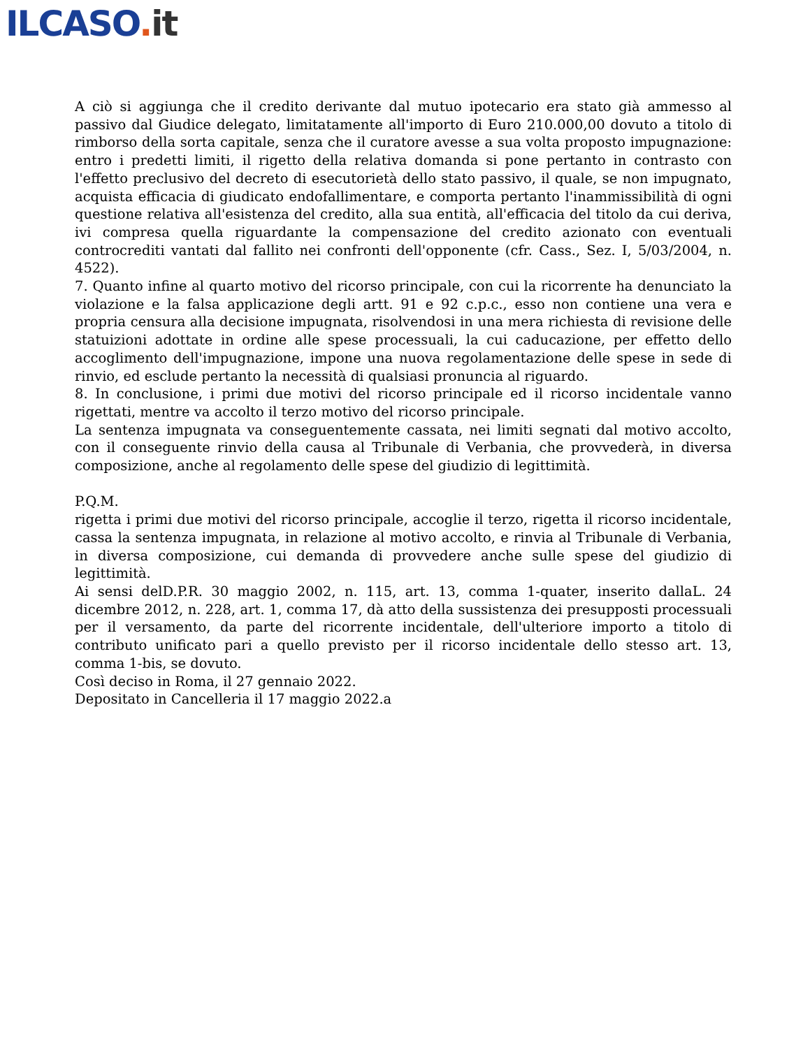ILCASO. it
A ciò si aggiunga che il credito derivante dal mutuo ipotecario era stato già ammesso al passivo dal Giudice delegato, limitatamente all'importo di Euro 210.000,00 dovuto a titolo di rimborso della sorta capitale, senza che il curatore avesse a sua volta proposto impugnazione: entro i predetti limiti, il rigetto della relativa domanda si pone pertanto in contrasto con l'effetto preclusivo del decreto di esecutorietà dello stato passivo, il quale, se non impugnato, acquista efficacia di giudicato endofallimentare, e comporta pertanto l'inammissibilità di ogni questione relativa all'esistenza del credito, alla sua entità, all'efficacia del titolo da cui deriva, ivi compresa quella riguardante la compensazione del credito azionato con eventuali controcrediti vantati dal fallito nei confronti dell'opponente (cfr. Cass., Sez. I, 5/03/2004, n. 4522).
7. Quanto infine al quarto motivo del ricorso principale, con cui la ricorrente ha denunciato la violazione e la falsa applicazione degli artt. 91 e 92 c.p.c., esso non contiene una vera e propria censura alla decisione impugnata, risolvendosi in una mera richiesta di revisione delle statuizioni adottate in ordine alle spese processuali, la cui caducazione, per effetto dello accoglimento dell'impugnazione, impone una nuova regolamentazione delle spese in sede di rinvio, ed esclude pertanto la necessità di qualsiasi pronuncia al riguardo.
8. In conclusione, i primi due motivi del ricorso principale ed il ricorso incidentale vanno rigettati, mentre va accolto il terzo motivo del ricorso principale.
La sentenza impugnata va conseguentemente cassata, nei limiti segnati dal motivo accolto, con il conseguente rinvio della causa al Tribunale di Verbania, che provvederà, in diversa composizione, anche al regolamento delle spese del giudizio di legittimità.
P.Q.M.
rigetta i primi due motivi del ricorso principale, accoglie il terzo, rigetta il ricorso incidentale, cassa la sentenza impugnata, in relazione al motivo accolto, e rinvia al Tribunale di Verbania, in diversa composizione, cui demanda di provvedere anche sulle spese del giudizio di legittimità.
Ai sensi delD.P.R. 30 maggio 2002, n. 115, art. 13, comma 1-quater, inserito dallaL. 24 dicembre 2012, n. 228, art. 1, comma 17, dà atto della sussistenza dei presupposti processuali per il versamento, da parte del ricorrente incidentale, dell'ulteriore importo a titolo di contributo unificato pari a quello previsto per il ricorso incidentale dello stesso art. 13, comma 1-bis, se dovuto.
Così deciso in Roma, il 27 gennaio 2022.
Depositato in Cancelleria il 17 maggio 2022.a